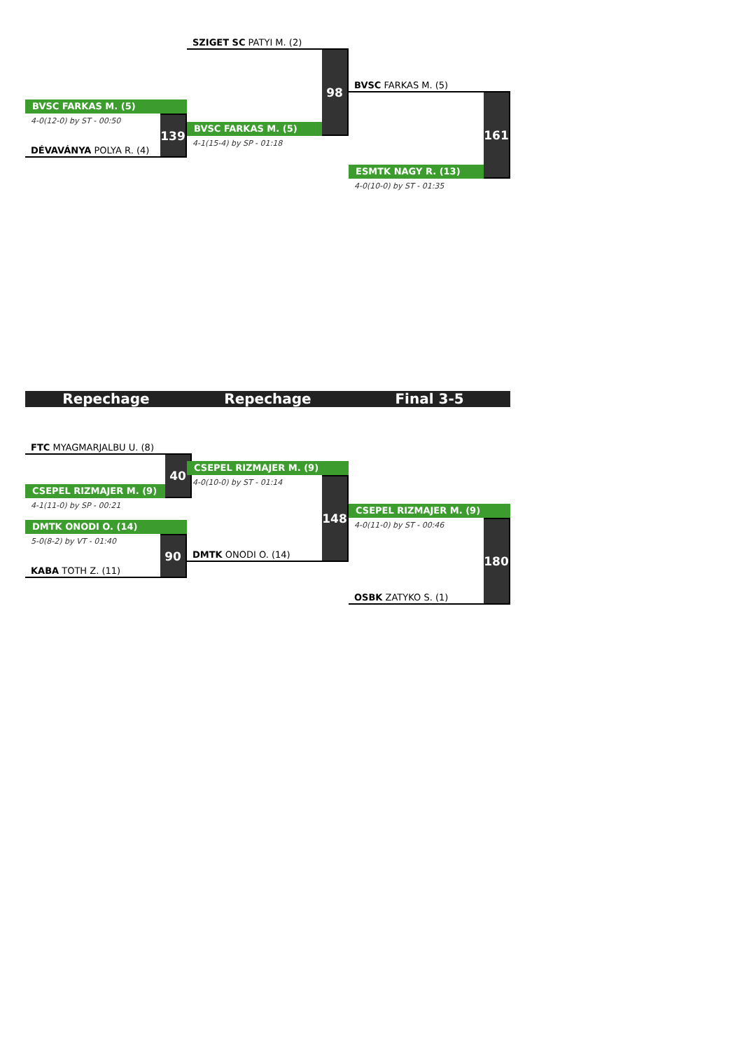BVSC FARKAS M. (5)
4-0(12-0) by ST - 00:50
DÉVAVÁNYA POLYA R. (4)
139
SZIGET SC PATYI M. (2)
BVSC FARKAS M. (5)
98
4-1(15-4) by SP - 01:18
BVSC FARKAS M. (5)
ESMTK NAGY R. (13)
161
4-0(10-0) by ST - 01:35
Repechage Repechage Final 3-5
FTC MYAGMARJALBU U. (8)
CSEPEL RIZMAJER M. (9)
40
4-1(11-0) by SP - 00:21
DMTK ONODI O. (14)
5-0(8-2) by VT - 01:40
KABA TOTH Z. (11)
90
CSEPEL RIZMAJER M. (9)
4-0(10-0) by ST - 01:14
DMTK ONODI O. (14)
148
CSEPEL RIZMAJER M. (9)
4-0(11-0) by ST - 00:46
OSBK ZATYKO S. (1)
180